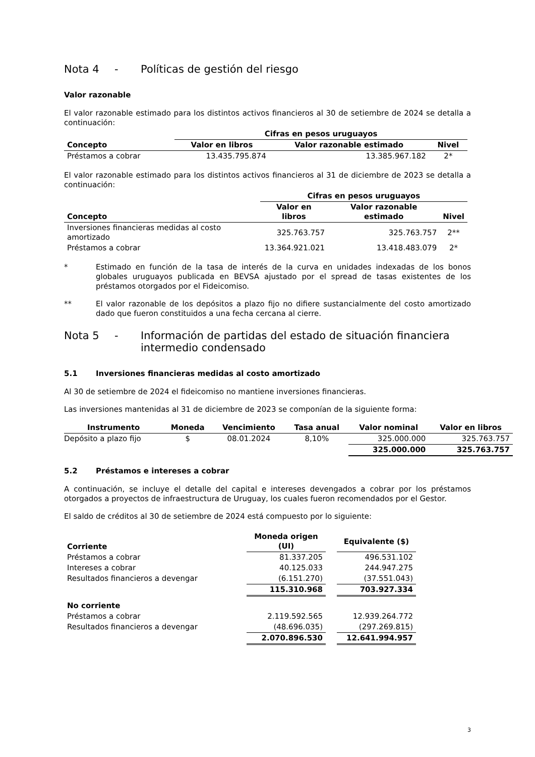Nota 4 - Políticas de gestión del riesgo
Valor razonable
El valor razonable estimado para los distintos activos financieros al 30 de setiembre de 2024 se detalla a continuación:
| | Cifras en pesos uruguayos | | |
| --- | --- | --- | --- |
| Concepto | Valor en libros | Valor razonable estimado | Nivel |
| Préstamos a cobrar | 13.435.795.874 | 13.385.967.182 | 2* |
El valor razonable estimado para los distintos activos financieros al 31 de diciembre de 2023 se detalla a continuación:
| | Cifras en pesos uruguayos | | |
| --- | --- | --- | --- |
| Concepto | Valor en libros | Valor razonable estimado | Nivel |
| Inversiones financieras medidas al costo amortizado | 325.763.757 | 325.763.757 | 2** |
| Préstamos a cobrar | 13.364.921.021 | 13.418.483.079 | 2* |
*
Estimado en función de la tasa de interés de la curva en unidades indexadas de los bonos globales uruguayos publicada en BEVSA ajustado por el spread de tasas existentes de los préstamos otorgados por el Fideicomiso.
**
El valor razonable de los depósitos a plazo fijo no difiere sustancialmente del costo amortizado dado que fueron constituidos a una fecha cercana al cierre.
Nota 5 - Información de partidas del estado de situación financiera intermedio condensado
5.1 Inversiones financieras medidas al costo amortizado
Al 30 de setiembre de 2024 el fideicomiso no mantiene inversiones financieras.
Las inversiones mantenidas al 31 de diciembre de 2023 se componían de la siguiente forma:
| Instrumento | Moneda | Vencimiento | Tasa anual | Valor nominal | Valor en libros |
| --- | --- | --- | --- | --- | --- |
| Depósito a plazo fijo | $ | 08.01.2024 | 8,10% | 325.000.000 | 325.763.757 |
| | | | | 325.000.000 | 325.763.757 |
5.2 Préstamos e intereses a cobrar
A continuación, se incluye el detalle del capital e intereses devengados a cobrar por los préstamos otorgados a proyectos de infraestructura de Uruguay, los cuales fueron recomendados por el Gestor.
El saldo de créditos al 30 de setiembre de 2024 está compuesto por lo siguiente:
| Corriente | Moneda origen (UI) | | Equivalente ($) |
| --- | --- | --- | --- |
| Préstamos a cobrar | 81.337.205 | | 496.531.102 |
| Intereses a cobrar | 40.125.033 | | 244.947.275 |
| Resultados financieros a devengar | (6.151.270) | | (37.551.043) |
| | 115.310.968 | | 703.927.334 |
| No corriente | | | |
| Préstamos a cobrar | 2.119.592.565 | | 12.939.264.772 |
| Resultados financieros a devengar | (48.696.035) | | (297.269.815) |
| | 2.070.896.530 | | 12.641.994.957 |
3